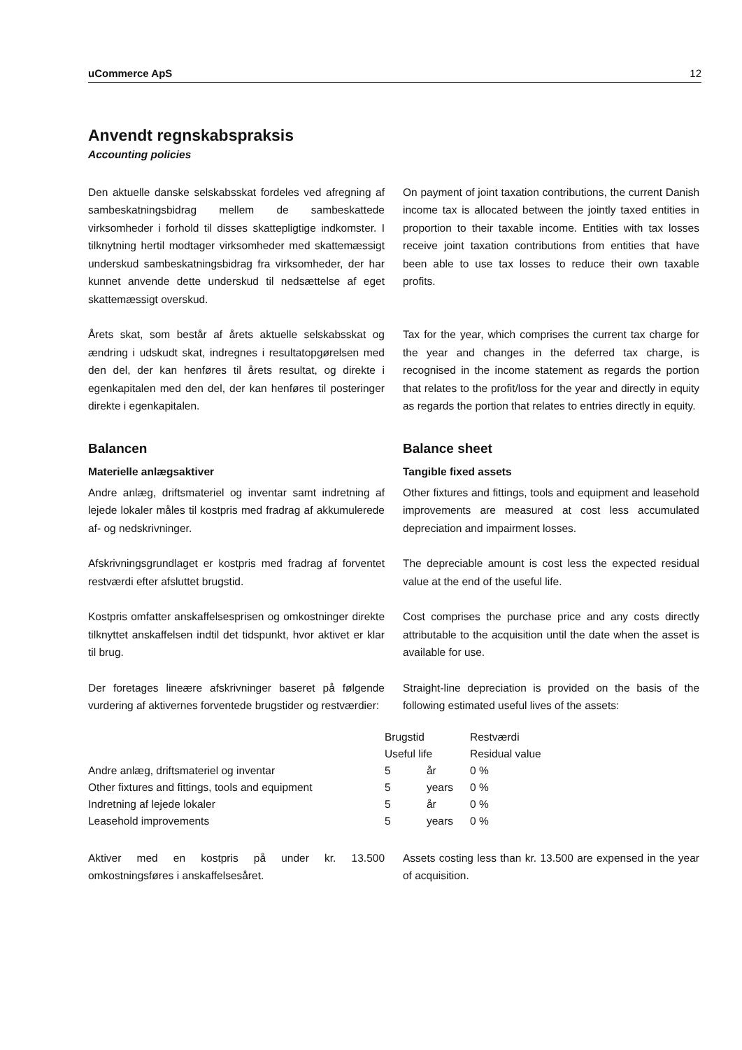uCommerce ApS 12
Anvendt regnskabspraksis
Accounting policies
Den aktuelle danske selskabsskat fordeles ved afregning af sambeskatningsbidrag mellem de sambeskattede virksomheder i forhold til disses skattepligtige indkomster. I tilknytning hertil modtager virksomheder med skattemæssigt underskud sambeskatningsbidrag fra virksomheder, der har kunnet anvende dette underskud til nedsættelse af eget skattemæssigt overskud.
On payment of joint taxation contributions, the current Danish income tax is allocated between the jointly taxed entities in proportion to their taxable income. Entities with tax losses receive joint taxation contributions from entities that have been able to use tax losses to reduce their own taxable profits.
Årets skat, som består af årets aktuelle selskabsskat og ændring i udskudt skat, indregnes i resultatopgørelsen med den del, der kan henføres til årets resultat, og direkte i egenkapitalen med den del, der kan henføres til posteringer direkte i egenkapitalen.
Tax for the year, which comprises the current tax charge for the year and changes in the deferred tax charge, is recognised in the income statement as regards the portion that relates to the profit/loss for the year and directly in equity as regards the portion that relates to entries directly in equity.
Balancen
Materielle anlægsaktiver
Andre anlæg, driftsmateriel og inventar samt indretning af lejede lokaler måles til kostpris med fradrag af akkumulerede af- og nedskrivninger.
Balance sheet
Tangible fixed assets
Other fixtures and fittings, tools and equipment and leasehold improvements are measured at cost less accumulated depreciation and impairment losses.
Afskrivningsgrundlaget er kostpris med fradrag af forventet restværdi efter afsluttet brugstid.
The depreciable amount is cost less the expected residual value at the end of the useful life.
Kostpris omfatter anskaffelsesprisen og omkostninger direkte tilknyttet anskaffelsen indtil det tidspunkt, hvor aktivet er klar til brug.
Cost comprises the purchase price and any costs directly attributable to the acquisition until the date when the asset is available for use.
Der foretages lineære afskrivninger baseret på følgende vurdering af aktivernes forventede brugstider og restværdier:
Straight-line depreciation is provided on the basis of the following estimated useful lives of the assets:
| | Brugstid | | Restværdi |
| | Useful life | | Residual value |
| Andre anlæg, driftsmateriel og inventar | 5 | år | 0 % |
| Other fixtures and fittings, tools and equipment | 5 | years | 0 % |
| Indretning af lejede lokaler | 5 | år | 0 % |
| Leasehold improvements | 5 | years | 0 % |
Aktiver med en kostpris på under kr. 13.500 omkostningsføres i anskaffelsesåret.
Assets costing less than kr. 13.500 are expensed in the year of acquisition.